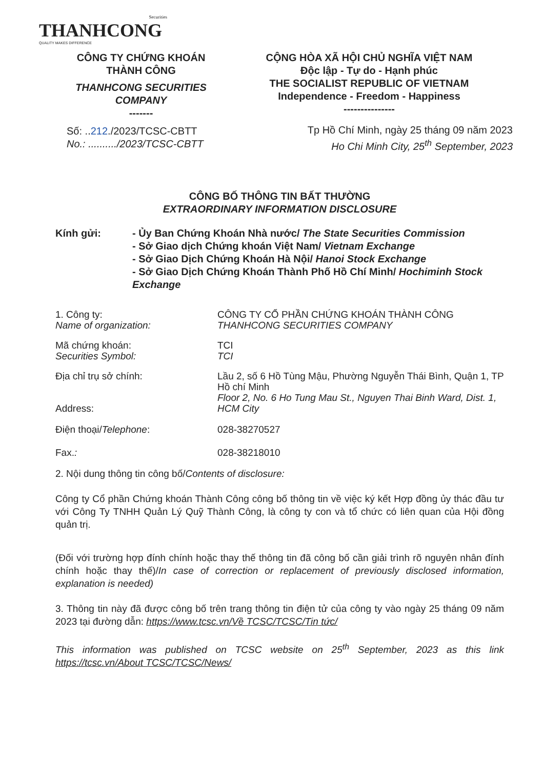Securities
THANHCONG
QUALITY MAKES DIFFERENCE
CÔNG TY CHỨNG KHOÁN
THÀNH CÔNG
THANHCONG SECURITIES
COMPANY
-------
Số: ..212./2023/TCSC-CBTT
No.: ........../2023/TCSC-CBTT
CỘNG HÒA XÃ HỘI CHỦ NGHĨA VIỆT NAM
Độc lập - Tự do - Hạnh phúc
THE SOCIALIST REPUBLIC OF VIETNAM
Independence - Freedom - Happiness
---------------
Tp Hồ Chí Minh, ngày 25 tháng 09 năm 2023
Ho Chi Minh City, 25<sup>th</sup> September, 2023
CÔNG BỐ THÔNG TIN BẤT THƯỜNG
EXTRAORDINARY INFORMATION DISCLOSURE
Kính gửi: - Ủy Ban Chứng Khoán Nhà nước/ The State Securities Commission
- Sở Giao dịch Chứng khoán Việt Nam/ Vietnam Exchange
- Sở Giao Dịch Chứng Khoán Hà Nội/ Hanoi Stock Exchange
- Sở Giao Dịch Chứng Khoán Thành Phố Hồ Chí Minh/ Hochiminh Stock Exchange
1. Công ty:
Name of organization:
CÔNG TY CỔ PHẦN CHỨNG KHOÁN THÀNH CÔNG
THANHCONG SECURITIES COMPANY
Mã chứng khoán:
Securities Symbol:
TCI
TCI
Địa chỉ trụ sở chính:
Address:
Lầu 2, số 6 Hồ Tùng Mậu, Phường Nguyễn Thái Bình, Quận 1, TP Hồ chí Minh
Floor 2, No. 6 Ho Tung Mau St., Nguyen Thai Binh Ward, Dist. 1, HCM City
Điện thoại/Telephone: 028-38270527
Fax.: 028-38218010
2. Nội dung thông tin công bố/Contents of disclosure:
Công ty Cổ phần Chứng khoán Thành Công công bố thông tin về việc ký kết Hợp đồng ủy thác đầu tư với Công Ty TNHH Quản Lý Quỹ Thành Công, là công ty con và tổ chức có liên quan của Hội đồng quản trị.
(Đối với trường hợp đính chính hoặc thay thế thông tin đã công bố cần giải trình rõ nguyên nhân đính chính hoặc thay thế)/In case of correction or replacement of previously disclosed information, explanation is needed)
3. Thông tin này đã được công bố trên trang thông tin điện tử của công ty vào ngày 25 tháng 09 năm 2023 tại đường dẫn: https://www.tcsc.vn/Về TCSC/TCSC/Tin tức/
This information was published on TCSC website on 25<sup>th</sup> September, 2023 as this link https://tcsc.vn/About TCSC/TCSC/News/